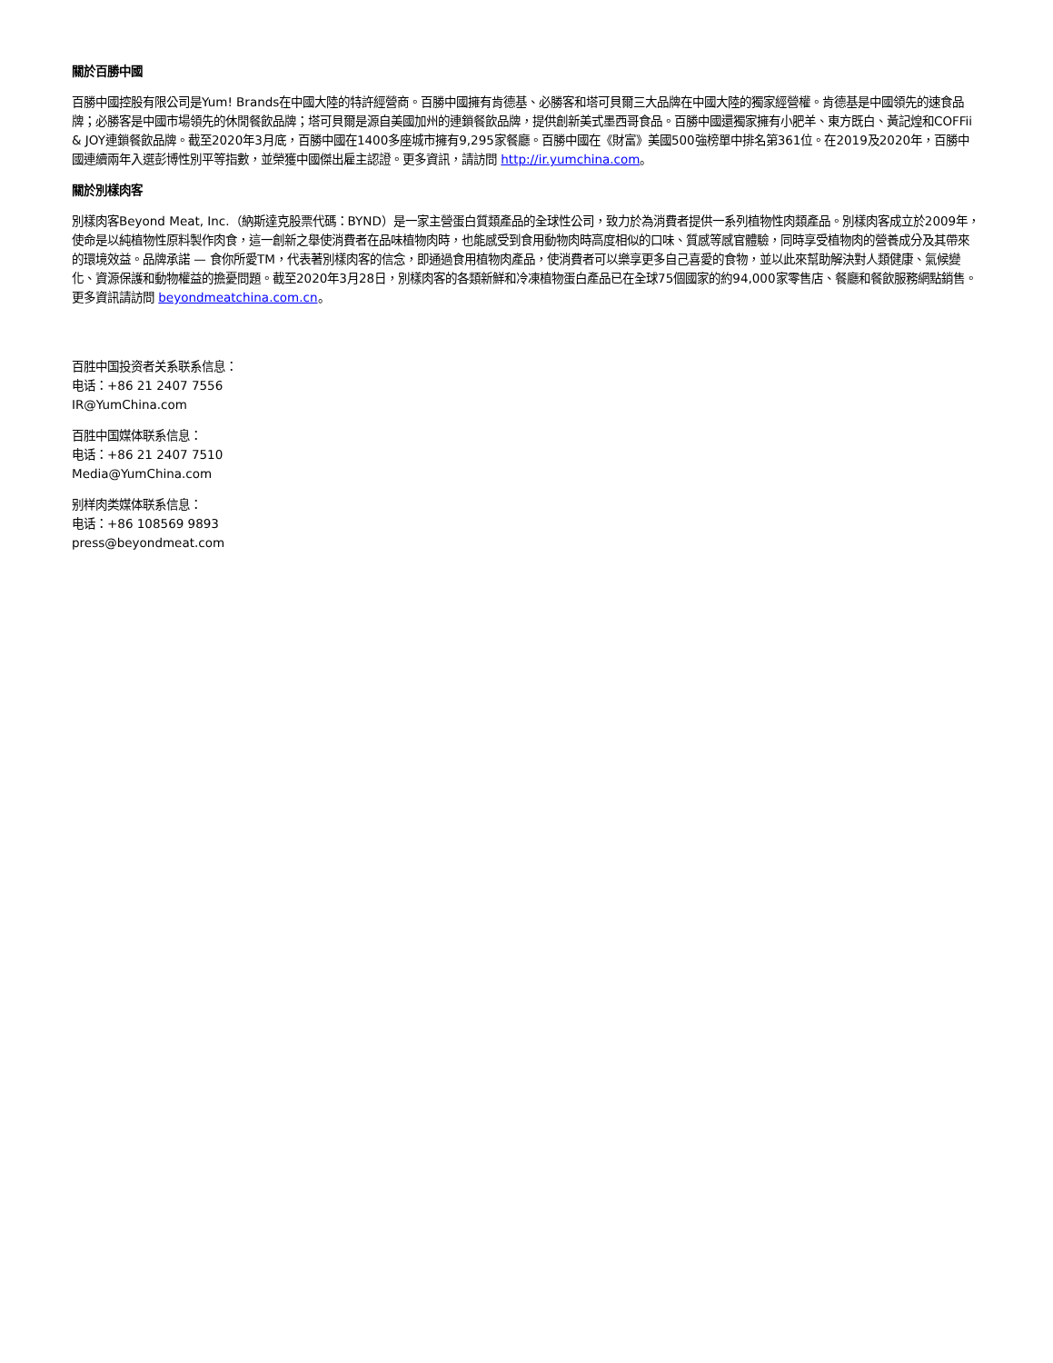關於百勝中國
百勝中國控股有限公司是Yum! Brands在中國大陸的特許經營商。百勝中國擁有肯德基、必勝客和塔可貝爾三大品牌在中國大陸的獨家經營權。肯德基是中國領先的速食品牌；必勝客是中國市場領先的休閒餐飲品牌；塔可貝爾是源自美國加州的連鎖餐飲品牌，提供創新美式墨西哥食品。百勝中國還獨家擁有小肥羊、東方既白、黃記煌和COFFii & JOY連鎖餐飲品牌。截至2020年3月底，百勝中國在1400多座城市擁有9,295家餐廳。百勝中國在《財富》美國500強榜單中排名第361位。在2019及2020年，百勝中國連續兩年入選彭博性別平等指數，並榮獲中國傑出雇主認證。更多資訊，請訪問 http://ir.yumchina.com。
關於別樣肉客
別樣肉客Beyond Meat, Inc.（納斯達克股票代碼：BYND）是一家主營蛋白質類產品的全球性公司，致力於為消費者提供一系列植物性肉類產品。別樣肉客成立於2009年，使命是以純植物性原料製作肉食，這一創新之舉使消費者在品味植物肉時，也能感受到食用動物肉時高度相似的口味、質感等感官體驗，同時享受植物肉的營養成分及其帶來的環境效益。品牌承諾 — 食你所愛TM，代表著別樣肉客的信念，即通過食用植物肉產品，使消費者可以樂享更多自己喜愛的食物，並以此來幫助解決對人類健康、氣候變化、資源保護和動物權益的擔憂問題。截至2020年3月28日，別樣肉客的各類新鮮和冷凍植物蛋白產品已在全球75個國家的約94,000家零售店、餐廳和餐飲服務網點銷售。更多資訊請訪問 beyondmeatchina.com.cn。
百胜中国投资者关系联系信息：
电话：+86 21 2407 7556
IR@YumChina.com
百胜中国媒体联系信息：
电话：+86 21 2407 7510
Media@YumChina.com
别样肉类媒体联系信息：
电话：+86 108569 9893
press@beyondmeat.com